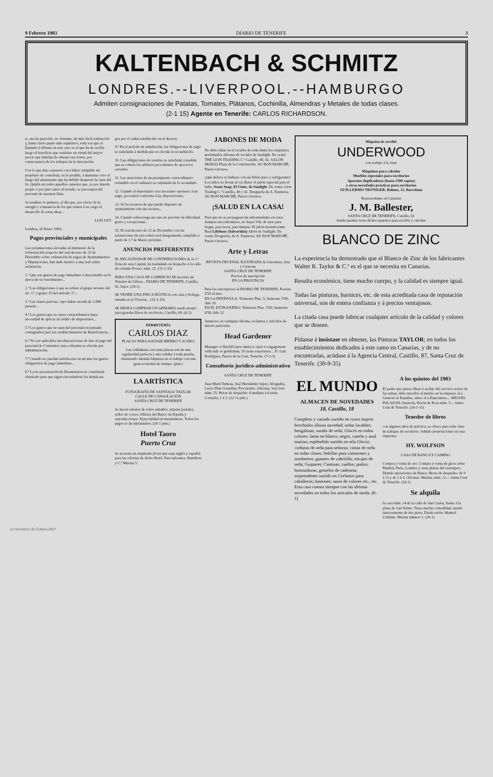9 Febrero 1903 DIARIO DE TENERIFE 3
KALTENBACH & SCHMITZ
LONDRES.--LIVERPOOL.--HAMBURGO
Admiten consignaciones de Patatas, Tomates, Plátanos, Cochinilla, Almendras y Metales de todas clases.
(2-1 15) Agente en Tenerife: CARLOS RICHARDSON.
to, me ha parecido, no obstante, de más fácil realización y, hasta cierto punto más equitativo, toda vez que el llamado á tributar en este caso es el que ha de recibir luego el beneficio que resultare en virtud del mayor precio que habrían de obtener sus frutos, por consecuencia de los trabajos de la Asociación.
Con lo que dejo expuesto creo haber cumplido mi propósito de contribuir, en lo posible, á mantener vivo el fuego del entusiasmo que ha debido despertar la carta del Sr. Quijón en todos aquellos canarios que, ya por interés propio ó por puro amor al terruño, se preocupen del porvenir de nuestras Islas.
Si resultare lo primero, el día que, por efecto de la energía y constancia de los que tomen á su cargo el desarrollo de estas ideas...
LUIS LEY.
Londres, 20 Enero 1903.
Pagos provinciales y municipales
Las reclamaciones elevadas al ministerio de la Gobernación respecto del real decreto de 23 de Diciembre sobre ordenación de pagos de Ayuntamientos y Diputaciones, han dado motivo a una real orden aclaratoria.
1.º Que son gastos de pago inmediato é inexcusable en la época de su vencimiento...
2.º Las obligaciones á que se refiere el grupo noveno del art. 2.º y grupo 15 del artículo 3.º...
3.º Las clases pasivas, cuyo haber exceda de 1.000 pesetas...
4.º Los gastos que en casos extraordinarios haya necesidad de aplicar al crédito de imprevistos...
5.º Los gastos que no sean del personal exceptuado consignados para los establecimientos de Beneficencia...
6.º No son aplicables las disposiciones de éste al pago del personal de Consumos cuya cobranza se efectúe por administración.
7.º Cuando no puedan satisfacerse en un mes los gastos obligatorios de pago inmediato...
8.º La no presentación de libramientos no constituirá obstáculo para que sigan efectuándose los demás pa-
gos por el orden establecido en el decreto.
9.º En el período de ampliación, las obligaciones de pago se satisfarán á medida que se efectúe la recaudación.
10. Las obligaciones de resultas se satisfarán á medida que se cobren los arbitrios procedentes de ejercicios cerrados.
11. Las atenciones de un presupuesto extraordinario refundido en el ordinario se satisfarán de lo recaudado.
12. Cuando el depositario crea necesario oponerse á un pago, procederá conforme á las disposiciones.
13. Si los recursos de que puede disponer un ayuntamiento son tan escasos...
14. Cuando sobrevenga un caso no previsto de dificultad grave y excepcional...
15. El real decreto de 23 de Diciembre con las aclaraciones de esta orden será íntegramente cumplido a partir de 1.º de Marzo próximo.
ANUNCIOS PREFERENTES
EL RECAUDADOR DE CONTRIBUCIONES de la 1.ª Zona de esta Capital, ha trasladado su despacho á la calle de cobaldo Power, núm. 25. (31-1-10)
PARA UNA CASA DE COMERCIO SE necesita un Tenedor de Libros... DIARIO DE TENERIFE, Castillo, 61, bajos. (28-1)
SE VENDE UNA FINCA RÚSTICA con casa y bodega, situada en la Victoria... (31-1-10)
SE DESEA COMPRAR UN ARMARIO usado propio para guardar libros de escritorio, Castillo, 69. (6-2)
FERRETERÍA
CARLOS DIAZ
PLACAS PARA SOLDAR HIERRO Y ACERO
Las soldaduras con estas placas son de una regularidad perfecta y una solidez á toda prueba, obteniendo además limpieza en el trabajo con una gran economía de tiempo. (pmt.)
LA ARTÍSTICA
FOTOGRAFÍA DE SANTIAGO TAULAR
CALLE DE CONSOLACIÓN
SANTA CRUZ DE TENERIFE
Se hacen retratos de todos tamaños, tarjetas postales, sellos de correo, billetes del Banco de España y reproducciones. Especialidad en instantáneas. Todos los pagos se án adelantados. (20-1 pmt.)
Hotel Taoro
Puerto Cruz
Se necesita un empleado jóven que sepa inglés y español para las oficinas de dicho Hotel. Para informes, Hamilton y C.ª Marina 5.
JABONES DE MODA
No debe faltar en el tocador de toda dama los exquisitos perfumados Jabones de tocador de Sunlight. De venta: THE LION TRADING C.ª Castillo, 40, 42. SALÓN MODAS Plaza de la Constitución. AU BON MARCHÉ, Puerto Orotava.
¡Qué delicia es bañarse con un Jabón puro y refrigerante! Los niños no lloran al ver flotar el jabón especial para el baño, Swan Soap, El Cisne, de Sunlight. De venta: Lion Trading C.ª Castillo, 40 y 42. Droguería de A. Espinosa. AU BON MARCHÉ, Puerto Orotava.
¡SALUD EN LA CASA!
Para que no se propaguen las enfermedades en estos tiempos tan enfermizos, no dejen Vds. de usar para fregar, para lavar, para limpiar. El jabón desinfectante Real Lifebuoy (Salvavidas) Jabón de Sunlight. De venta: Droguería, de A. Espinosa. AU BON MARCHÉ, Puerto Orotava.
Arte y Letras
REVISTA DECENAL ILUSTRADA de Literatura, Arte y Ciencias
SANTA CRUZ DE TENERIFE
Precios de suscripción
EN LA PROVINCIA
Para los suscriptores al DIARIO DE TENERIFE, Pesetas 0'50 al mes.
EN LA PENÍNSULA: Trimestre Ptas. 3; Semestre 5'50; Año 10
EN EL EXTRANJERO: Trimestre Ptas. 3'50; Semestre 6'50; Año 12
Anuncios en cualquier idioma, reclamos y artículos de interés particular.
Head Gardener
Manager or Bayliff (new-man) is open to engagement with lady or gentleman, 10 years experience... D. Luis Rodríguez, Puerto de la Cruz, Tenerife. (7-2-3)
Consultorio jurídico-administrativo
SANTA CRUZ DE TENERIFE
Juan Martí Dehesa, José Hernández Sáyer, Abogados. Lucio Díaz González, Procurador. Oficinas, San José núm. 25. Horas de despacho: 8 mañana á 4 tarde. Consulta, 1 á 3. (22 11 pmt.)
Máquina de escribir
UNDERWOOD
con trabajo á la vista
Máquinas para calcular
Muebles especiales para escritorios
Aparatos duplicadores (hasta 1500 copias)
y otras novedades prácticas para escritorios
GUILLERMO TRÚNIGER, Balmes, 12, Barcelona
Representante en Canarias
J. M. Ballester,
SANTA CRUZ DE TENERIFE, Castillo, 61
donde pueden verse dichos aparatos para escribir y calcular
BLANCO DE ZINC
La experiencia ha demostrado que el Blanco de Zinc de los fabricantes Walter R. Taylor & C.º es el que se necesita en Canarias.
Resulta económico, tiene mucho cuerpo, y la calidad es siempre igual.
Todas las pinturas, barnices, etc. de esta acreditada casa de reputación universal, son de entera confianza y á precios ventajosos.
La citada casa puede fabricar cualquier artículo de la calidad y colores que se deseen.
Pídanse é insístase en obtener, las Pinturas TAYLOR; en todos los establecimientos dedicados á este ramo en Canarias, y de no encontrarlas, acúdase á la Agencia Central, Castillo, 87, Santa Cruz de Tenerife. (30-9-35)
EL MUNDO
ALMACEN DE NOVEDADES
18, Castillo, 18
Completo y variado surtido en rasos negros brochados última novedad; sedas lavables; bengalinas; surahs de seda; Glacés en todos colores; lanas en blanco, negro, canelo y azul marino; espléndido surtido en tela Gloria; corbatas de seda para señoras; cintas de seda en todas clases; hebillas para cinturones y sombreros; guantes de cabritilla; encajes de seda; Guipures; Camisas; cuellos; puños; botonaduras; gemelos de cadeneta; sorprendente surtido en Corbatas para caballeros; bastones; rasos de colores etc., etc. Esta casa cuenta siempre con las últimas novedades en todos los artículos de moda. (8-1)
A los quintos del 1903
El padre que quiera librar á su hijo del servicio activo de las armas; debe inscribir al mismo en la empresa «La General en España», antes «La Esperanza»... MIGUEL PALAZON; Sastrería, Botón de Rosa núm. 5.—Santa Cruz de Tenerife. (24-1-15)
Tenedor de libros
con algunos años de práctica, se ofrece para toda clase de trabajos de escritorio. Admite proposiciones en esta imprenta.
HY. WOLFSON
CASA DE BANCA Y CAMBIO
Compra y venta de oro. Compra y venta de giros sobre Madrid, París, Londres y otras plazas del extranjero. Demás operaciones de Banca. Horas de despacho: de 9 á 11 y de 1 á 4. Oficinas: Marina, núm. 12.—Santa Cruz de Tenerife. (16-1)
Se alquila
la casa núm. 14 de la calle de San Carlos, frente á la plaza de San Telmo. Tiene mucha comodidad, siendo interiormente de dos pisos. Darán razón: Manuel Cañadas. Marina número 1. (20-1)
(c) Ministerio de Cultura 2007